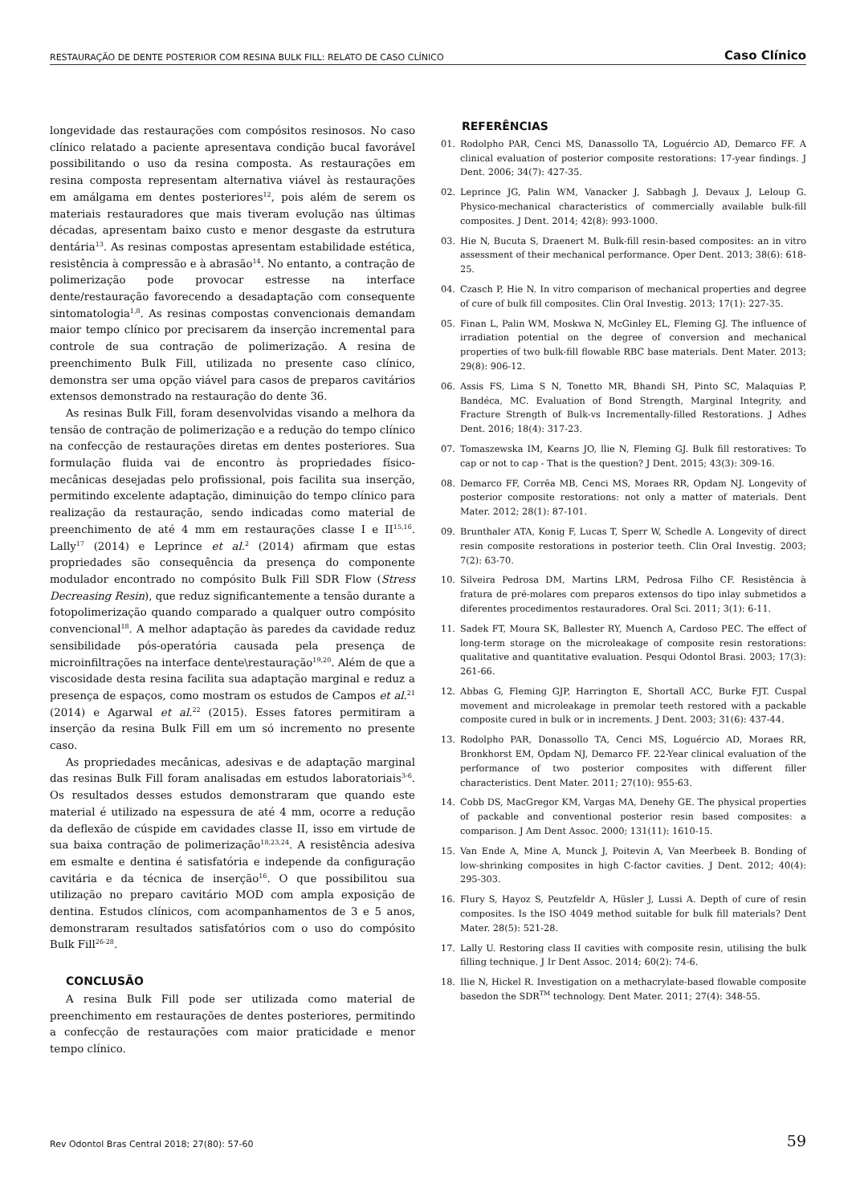RESTAURAÇÃO DE DENTE POSTERIOR COM RESINA BULK FILL: RELATO DE CASO CLÍNICO Caso Clínico
longevidade das restaurações com compósitos resinosos. No caso clínico relatado a paciente apresentava condição bucal favorável possibilitando o uso da resina composta. As restaurações em resina composta representam alternativa viável às restaurações em amálgama em dentes posteriores<sup>12</sup>, pois além de serem os materiais restauradores que mais tiveram evolução nas últimas décadas, apresentam baixo custo e menor desgaste da estrutura dentária<sup>13</sup>. As resinas compostas apresentam estabilidade estética, resistência à compressão e à abrasão<sup>14</sup>. No entanto, a contração de polimerização pode provocar estresse na interface dente/restauração favorecendo a desadaptação com consequente sintomatologia<sup>1,8</sup>. As resinas compostas convencionais demandam maior tempo clínico por precisarem da inserção incremental para controle de sua contração de polimerização. A resina de preenchimento Bulk Fill, utilizada no presente caso clínico, demonstra ser uma opção viável para casos de preparos cavitários extensos demonstrado na restauração do dente 36.
As resinas Bulk Fill, foram desenvolvidas visando a melhora da tensão de contração de polimerização e a redução do tempo clínico na confecção de restaurações diretas em dentes posteriores. Sua formulação fluida vai de encontro às propriedades físico-mecânicas desejadas pelo profissional, pois facilita sua inserção, permitindo excelente adaptação, diminuição do tempo clínico para realização da restauração, sendo indicadas como material de preenchimento de até 4 mm em restaurações classe I e II<sup>15,16</sup>. Lally<sup>17</sup> (2014) e Leprince et al.<sup>2</sup> (2014) afirmam que estas propriedades são consequência da presença do componente modulador encontrado no compósito Bulk Fill SDR Flow (Stress Decreasing Resin), que reduz significantemente a tensão durante a fotopolimerização quando comparado a qualquer outro compósito convencional<sup>18</sup>. A melhor adaptação às paredes da cavidade reduz sensibilidade pós-operatória causada pela presença de microinfiltrações na interface dente\restauração<sup>19,20</sup>. Além de que a viscosidade desta resina facilita sua adaptação marginal e reduz a presença de espaços, como mostram os estudos de Campos et al.<sup>21</sup> (2014) e Agarwal et al.<sup>22</sup> (2015). Esses fatores permitiram a inserção da resina Bulk Fill em um só incremento no presente caso.
As propriedades mecânicas, adesivas e de adaptação marginal das resinas Bulk Fill foram analisadas em estudos laboratoriais<sup>3-6</sup>. Os resultados desses estudos demonstraram que quando este material é utilizado na espessura de até 4 mm, ocorre a redução da deflexão de cúspide em cavidades classe II, isso em virtude de sua baixa contração de polimerização<sup>18,23,24</sup>. A resistência adesiva em esmalte e dentina é satisfatória e independe da configuração cavitária e da técnica de inserção<sup>16</sup>. O que possibilitou sua utilização no preparo cavitário MOD com ampla exposição de dentina. Estudos clínicos, com acompanhamentos de 3 e 5 anos, demonstraram resultados satisfatórios com o uso do compósito Bulk Fill<sup>26-28</sup>.
CONCLUSÃO
A resina Bulk Fill pode ser utilizada como material de preenchimento em restaurações de dentes posteriores, permitindo a confecção de restaurações com maior praticidade e menor tempo clínico.
REFERÊNCIAS
01. Rodolpho PAR, Cenci MS, Danassollo TA, Loguércio AD, Demarco FF. A clinical evaluation of posterior composite restorations: 17-year findings. J Dent. 2006; 34(7): 427-35.
02. Leprince JG, Palin WM, Vanacker J, Sabbagh J, Devaux J, Leloup G. Physico-mechanical characteristics of commercially available bulk-fill composites. J Dent. 2014; 42(8): 993-1000.
03. Hie N, Bucuta S, Draenert M. Bulk-fill resin-based composites: an in vitro assessment of their mechanical performance. Oper Dent. 2013; 38(6): 618-25.
04. Czasch P, Hie N. In vitro comparison of mechanical properties and degree of cure of bulk fill composites. Clin Oral Investig. 2013; 17(1): 227-35.
05. Finan L, Palin WM, Moskwa N, McGinley EL, Fleming GJ. The influence of irradiation potential on the degree of conversion and mechanical properties of two bulk-fill flowable RBC base materials. Dent Mater. 2013; 29(8): 906-12.
06. Assis FS, Lima S N, Tonetto MR, Bhandi SH, Pinto SC, Malaquias P, Bandéca, MC. Evaluation of Bond Strength, Marginal Integrity, and Fracture Strength of Bulk-vs Incrementally-filled Restorations. J Adhes Dent. 2016; 18(4): 317-23.
07. Tomaszewska IM, Kearns JO, llie N, Fleming GJ. Bulk fill restoratives: To cap or not to cap - That is the question? J Dent. 2015; 43(3): 309-16.
08. Demarco FF, Corrêa MB, Cenci MS, Moraes RR, Opdam NJ. Longevity of posterior composite restorations: not only a matter of materials. Dent Mater. 2012; 28(1): 87-101.
09. Brunthaler ATA, Konig F, Lucas T, Sperr W, Schedle A. Longevity of direct resin composite restorations in posterior teeth. Clin Oral Investig. 2003; 7(2): 63-70.
10. Silveira Pedrosa DM, Martins LRM, Pedrosa Filho CF. Resistência à fratura de pré-molares com preparos extensos do tipo inlay submetidos a diferentes procedimentos restauradores. Oral Sci. 2011; 3(1): 6-11.
11. Sadek FT, Moura SK, Ballester RY, Muench A, Cardoso PEC. The effect of long-term storage on the microleakage of composite resin restorations: qualitative and quantitative evaluation. Pesqui Odontol Brasi. 2003; 17(3): 261-66.
12. Abbas G, Fleming GJP, Harrington E, Shortall ACC, Burke FJT. Cuspal movement and microleakage in premolar teeth restored with a packable composite cured in bulk or in increments. J Dent. 2003; 31(6): 437-44.
13. Rodolpho PAR, Donassollo TA, Cenci MS, Loguércio AD, Moraes RR, Bronkhorst EM, Opdam NJ, Demarco FF. 22-Year clinical evaluation of the performance of two posterior composites with different filler characteristics. Dent Mater. 2011; 27(10): 955-63.
14. Cobb DS, MacGregor KM, Vargas MA, Denehy GE. The physical properties of packable and conventional posterior resin based composites: a comparison. J Am Dent Assoc. 2000; 131(11): 1610-15.
15. Van Ende A, Mine A, Munck J, Poitevin A, Van Meerbeek B. Bonding of low-shrinking composites in high C-factor cavities. J Dent. 2012; 40(4): 295-303.
16. Flury S, Hayoz S, Peutzfeldr A, Hüsler J, Lussi A. Depth of cure of resin composites. Is the ISO 4049 method suitable for bulk fill materials? Dent Mater. 28(5): 521-28.
17. Lally U. Restoring class II cavities with composite resin, utilising the bulk filling technique. J Ir Dent Assoc. 2014; 60(2): 74-6.
18. Ilie N, Hickel R. Investigation on a methacrylate-based flowable composite basedon the SDR<sup>TM</sup> technology. Dent Mater. 2011; 27(4): 348-55.
Rev Odontol Bras Central 2018; 27(80): 57-60 59